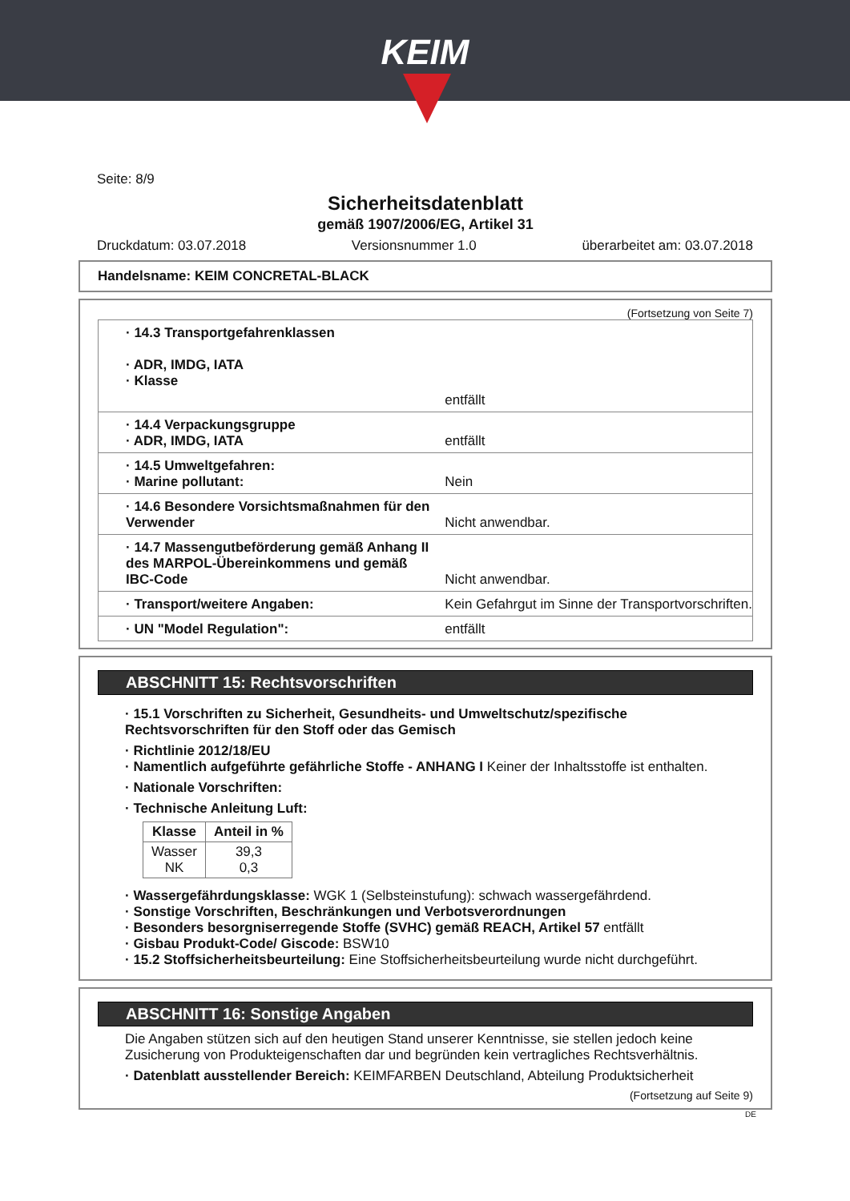KEIM
Seite: 8/9
Sicherheitsdatenblatt
gemäß 1907/2006/EG, Artikel 31
Druckdatum: 03.07.2018 Versionsnummer 1.0 überarbeitet am: 03.07.2018
Handelsname: KEIM CONCRETAL-BLACK
(Fortsetzung von Seite 7)
| · 14.3 Transportgefahrenklassen · ADR, IMDG, IATA · Klasse | |
| | entfällt |
| · 14.4 Verpackungsgruppe · ADR, IMDG, IATA | entfällt |
| · 14.5 Umweltgefahren: · Marine pollutant: | Nein |
| · 14.6 Besondere Vorsichtsmaßnahmen für den Verwender | Nicht anwendbar. |
| · 14.7 Massengutbeförderung gemäß Anhang II des MARPOL-Übereinkommens und gemäß IBC-Code | Nicht anwendbar. |
| · Transport/weitere Angaben: | Kein Gefahrgut im Sinne der Transportvorschriften. |
| · UN "Model Regulation": | entfällt |
ABSCHNITT 15: Rechtsvorschriften
· 15.1 Vorschriften zu Sicherheit, Gesundheits- und Umweltschutz/spezifische Rechtsvorschriften für den Stoff oder das Gemisch
· Richtlinie 2012/18/EU
· Namentlich aufgeführte gefährliche Stoffe - ANHANG I Keiner der Inhaltsstoffe ist enthalten.
· Nationale Vorschriften:
· Technische Anleitung Luft:
| Klasse | Anteil in % |
| --- | --- |
| Wasser NK | 39,3 0,3 |
· Wassergefährdungsklasse: WGK 1 (Selbsteinstufung): schwach wassergefährdend.
· Sonstige Vorschriften, Beschränkungen und Verbotsverordnungen
· Besonders besorgniserregende Stoffe (SVHC) gemäß REACH, Artikel 57 entfällt
· Gisbau Produkt-Code/ Giscode: BSW10
· 15.2 Stoffsicherheitsbeurteilung: Eine Stoffsicherheitsbeurteilung wurde nicht durchgeführt.
ABSCHNITT 16: Sonstige Angaben
Die Angaben stützen sich auf den heutigen Stand unserer Kenntnisse, sie stellen jedoch keine Zusicherung von Produkteigenschaften dar und begründen kein vertragliches Rechtsverhältnis.
· Datenblatt ausstellender Bereich: KEIMFARBEN Deutschland, Abteilung Produktsicherheit
(Fortsetzung auf Seite 9)
DE